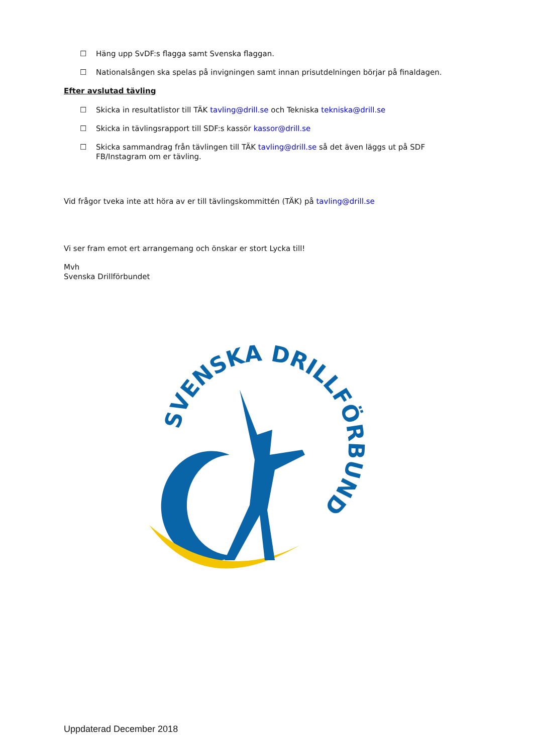☐ Häng upp SvDF:s flagga samt Svenska flaggan.
☐ Nationalsången ska spelas på invigningen samt innan prisutdelningen börjar på finaldagen.
Efter avslutad tävling
☐ Skicka in resultatlistor till TÄK tavling@drill.se och Tekniska tekniska@drill.se
☐ Skicka in tävlingsrapport till SDF:s kassör kassor@drill.se
☐ Skicka sammandrag från tävlingen till TÄK tavling@drill.se så det även läggs ut på SDF FB/Instagram om er tävling.
Vid frågor tveka inte att höra av er till tävlingskommittén (TÄK) på tavling@drill.se
Vi ser fram emot ert arrangemang och önskar er stort Lycka till!
Mvh
Svenska Drillförbundet
SVENSKA DRILLFÖRBUNDET
Uppdaterad December 2018